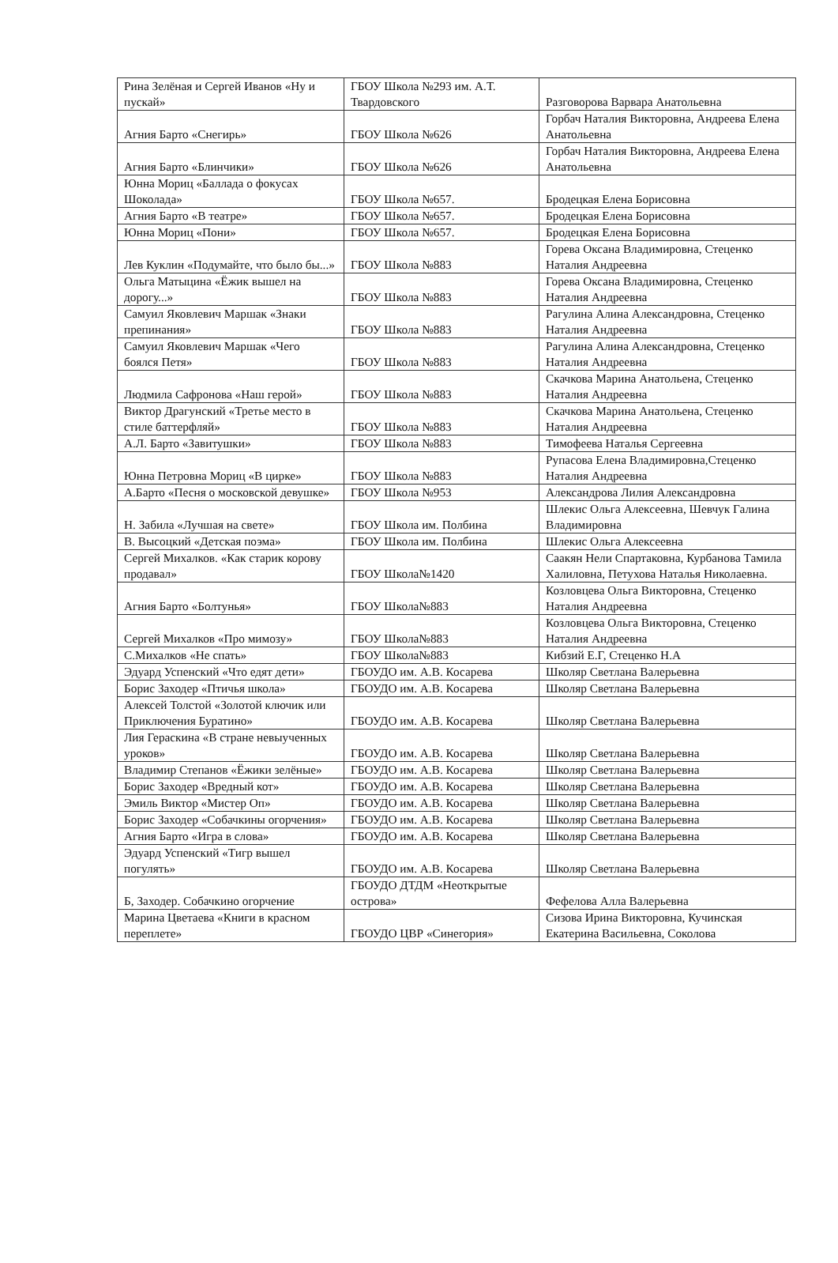| Рина Зелёная и Сергей Иванов «Ну и пускай» | ГБОУ Школа №293 им. А.Т. Твардовского | Разговорова Варвара Анатольевна |
| Агния Барто «Снегирь» | ГБОУ Школа №626 | Горбач Наталия Викторовна, Андреева Елена Анатольевна |
| Агния Барто «Блинчики» | ГБОУ Школа №626 | Горбач Наталия Викторовна, Андреева Елена Анатольевна |
| Юнна Мориц «Баллада о фокусах Шоколада» | ГБОУ Школа №657. | Бродецкая Елена Борисовна |
| Агния Барто «В театре» | ГБОУ Школа №657. | Бродецкая Елена Борисовна |
| Юнна Мориц «Пони» | ГБОУ Школа №657. | Бродецкая Елена Борисовна |
| Лев Куклин «Подумайте, что было бы...» | ГБОУ Школа №883 | Горева Оксана Владимировна, Стеценко Наталия Андреевна |
| Ольга Матыцина «Ёжик вышел на дорогу...» | ГБОУ Школа №883 | Горева Оксана Владимировна, Стеценко Наталия Андреевна |
| Самуил Яковлевич Маршак «Знаки препинания» | ГБОУ Школа №883 | Рагулина Алина Александровна, Стеценко Наталия Андреевна |
| Самуил Яковлевич Маршак «Чего боялся Петя» | ГБОУ Школа №883 | Рагулина Алина Александровна, Стеценко Наталия Андреевна |
| Людмила Сафронова «Наш герой» | ГБОУ Школа №883 | Скачкова Марина Анатольена, Стеценко Наталия Андреевна |
| Виктор Драгунский «Третье место в стиле баттерфляй» | ГБОУ Школа №883 | Скачкова Марина Анатольена, Стеценко Наталия Андреевна |
| А.Л. Барто «Завитушки» | ГБОУ Школа №883 | Тимофеева Наталья Сергеевна |
| Юнна Петровна Мориц «В цирке» | ГБОУ Школа №883 | Рупасова Елена Владимировна,Стеценко Наталия Андреевна |
| А.Барто «Песня о московской девушке» | ГБОУ Школа №953 | Александрова Лилия Александровна |
| Н. Забила «Лучшая на свете» | ГБОУ Школа им. Полбина | Шлекис Ольга Алексеевна, Шевчук Галина Владимировна |
| В. Высоцкий «Детская поэма» | ГБОУ Школа им. Полбина | Шлекис Ольга Алексеевна |
| Сергей Михалков. «Как старик корову продавал» | ГБОУ Школа№1420 | Саакян Нели Спартаковна, Курбанова Тамила Халиловна, Петухова Наталья Николаевна. |
| Агния Барто «Болтунья» | ГБОУ Школа№883 | Козловцева Ольга Викторовна, Стеценко Наталия Андреевна |
| Сергей Михалков «Про мимозу» | ГБОУ Школа№883 | Козловцева Ольга Викторовна, Стеценко Наталия Андреевна |
| С.Михалков «Не спать» | ГБОУ Школа№883 | Кибзий Е.Г, Стеценко Н.А |
| Эдуард Успенский «Что едят дети» | ГБОУДО им. А.В. Косарева | Школяр Светлана Валерьевна |
| Борис Заходер «Птичья школа» | ГБОУДО им. А.В. Косарева | Школяр Светлана Валерьевна |
| Алексей Толстой «Золотой ключик или Приключения Буратино» | ГБОУДО им. А.В. Косарева | Школяр Светлана Валерьевна |
| Лия Гераскина «В стране невыученных уроков» | ГБОУДО им. А.В. Косарева | Школяр Светлана Валерьевна |
| Владимир Степанов «Ёжики зелёные» | ГБОУДО им. А.В. Косарева | Школяр Светлана Валерьевна |
| Борис Заходер «Вредный кот» | ГБОУДО им. А.В. Косарева | Школяр Светлана Валерьевна |
| Эмиль Виктор «Мистер Оп» | ГБОУДО им. А.В. Косарева | Школяр Светлана Валерьевна |
| Борис Заходер «Собачкины огорчения» | ГБОУДО им. А.В. Косарева | Школяр Светлана Валерьевна |
| Агния Барто «Игра в слова» | ГБОУДО им. А.В. Косарева | Школяр Светлана Валерьевна |
| Эдуард Успенский «Тигр вышел погулять» | ГБОУДО им. А.В. Косарева | Школяр Светлана Валерьевна |
| Б, Заходер. Собачкино огорчение | ГБОУДО ДТДМ «Неоткрытые острова» | Фефелова Алла Валерьевна |
| Марина Цветаева «Книги в красном переплете» | ГБОУДО ЦВР «Синегория» | Сизова Ирина Викторовна, Кучинская Екатерина Васильевна, Соколова |